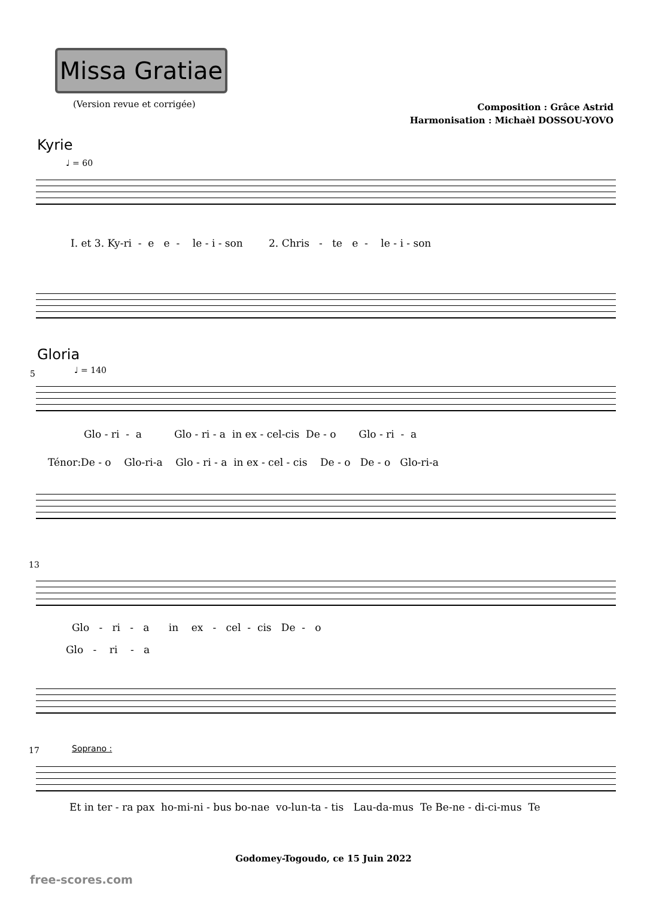Missa Gratiae
(Version revue et corrigée)
Composition : Grâce Astrid
Harmonisation : Michaèl DOSSOU-YOVO
Kyrie
♩ = 60
I. et 3. Ky-ri - e e - le - i - son 2. Chris - te e - le - i - son
Gloria
5 ♩ = 140
Glo - ri - a Glo - ri - a in ex - cel-cis De - o Glo - ri - a
Ténor:De - o Glo-ri-a Glo - ri - a in ex - cel - cis De - o De - o Glo-ri-a
13
Glo - ri - a in ex - cel - cis De - o
Glo - ri - a
17 Soprano :
Et in ter - ra pax ho-mi-ni - bus bo-nae vo-lun-ta - tis Lau-da-mus Te Be-ne - di-ci-mus Te
Godomey-Togoudo, ce 15 Juin 2022
free-scores.com